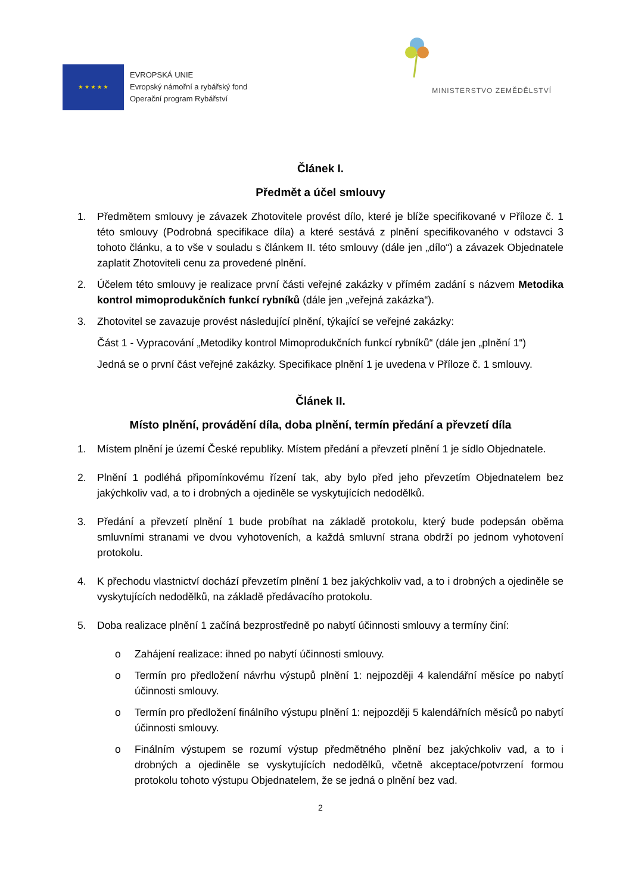★ ★ ★ ★ ★
EVROPSKÁ UNIE
Evropský námořní a rybářský fond
Operační program Rybářství
MINISTERSTVO ZEMĚDĚLSTVÍ
Článek I.
Předmět a účel smlouvy
1. Předmětem smlouvy je závazek Zhotovitele provést dílo, které je blíže specifikované v Příloze č. 1 této smlouvy (Podrobná specifikace díla) a které sestává z plnění specifikovaného v odstavci 3 tohoto článku, a to vše v souladu s článkem II. této smlouvy (dále jen „dílo“) a závazek Objednatele zaplatit Zhotoviteli cenu za provedené plnění.
2. Účelem této smlouvy je realizace první části veřejné zakázky v přímém zadání s názvem Metodika kontrol mimoprodukčních funkcí rybníků (dále jen „veřejná zakázka“).
3. Zhotovitel se zavazuje provést následující plnění, týkající se veřejné zakázky:
Část 1 - Vypracování „Metodiky kontrol Mimoprodukčních funkcí rybníků“ (dále jen „plnění 1“)
Jedná se o první část veřejné zakázky. Specifikace plnění 1 je uvedena v Příloze č. 1 smlouvy.
Článek II.
Místo plnění, provádění díla, doba plnění, termín předání a převzetí díla
1. Místem plnění je území České republiky. Místem předání a převzetí plnění 1 je sídlo Objednatele.
2. Plnění 1 podléhá připomínkovému řízení tak, aby bylo před jeho převzetím Objednatelem bez jakýchkoliv vad, a to i drobných a ojediněle se vyskytujících nedodělků.
3. Předání a převzetí plnění 1 bude probíhat na základě protokolu, který bude podepsán oběma smluvními stranami ve dvou vyhotoveních, a každá smluvní strana obdrží po jednom vyhotovení protokolu.
4. K přechodu vlastnictví dochází převzetím plnění 1 bez jakýchkoliv vad, a to i drobných a ojediněle se vyskytujících nedodělků, na základě předávacího protokolu.
5. Doba realizace plnění 1 začíná bezprostředně po nabytí účinnosti smlouvy a termíny činí:
o Zahájení realizace: ihned po nabytí účinnosti smlouvy.
o Termín pro předložení návrhu výstupů plnění 1: nejpozději 4 kalendářní měsíce po nabytí účinnosti smlouvy.
o Termín pro předložení finálního výstupu plnění 1: nejpozději 5 kalendářních měsíců po nabytí účinnosti smlouvy.
o Finálním výstupem se rozumí výstup předmětného plnění bez jakýchkoliv vad, a to i drobných a ojediněle se vyskytujících nedodělků, včetně akceptace/potvrzení formou protokolu tohoto výstupu Objednatelem, že se jedná o plnění bez vad.
2